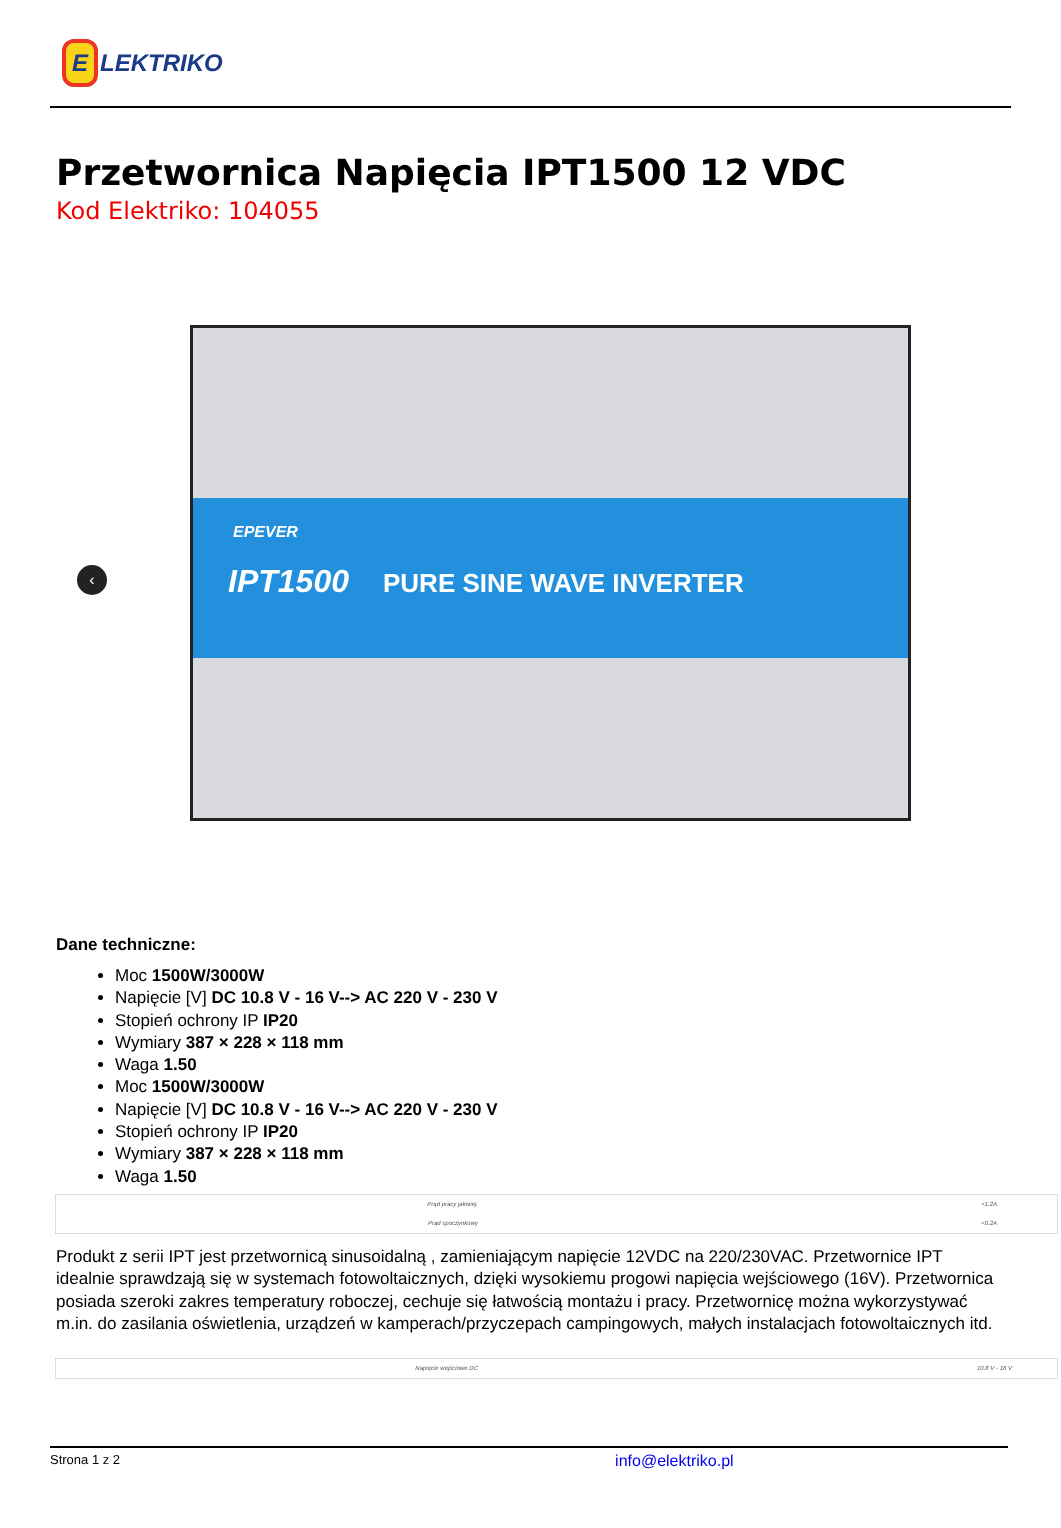E LEKTRIKO
Przetwornica Napięcia IPT1500 12 VDC
Kod Elektriko: 104055
‹
EPEVER
IPT1500 PURE SINE WAVE INVERTER
Dane techniczne:
Moc 1500W/3000W
Napięcie [V] DC 10.8 V - 16 V--> AC 220 V - 230 V
Stopień ochrony IP IP20
Wymiary 387 × 228 × 118 mm
Waga 1.50
Moc 1500W/3000W
Napięcie [V] DC 10.8 V - 16 V--> AC 220 V - 230 V
Stopień ochrony IP IP20
Wymiary 387 × 228 × 118 mm
Waga 1.50
| Prąd pracy jałowej. | <1.2A |
| Prąd spoczynkowy | <0.2A |
Produkt z serii IPT jest przetwornicą sinusoidalną , zamieniającym napięcie 12VDC na 220/230VAC. Przetwornice IPT idealnie sprawdzają się w systemach fotowoltaicznych, dzięki wysokiemu progowi napięcia wejściowego (16V). Przetwornica posiada szeroki zakres temperatury roboczej, cechuje się łatwością montażu i pracy. Przetwornicę można wykorzystywać m.in. do zasilania oświetlenia, urządzeń w kamperach/przyczepach campingowych, małych instalacjach fotowoltaicznych itd.
| Napięcie wejściowe DC | 10.8 V - 16 V |
Strona 1 z 2 info@elektriko.pl